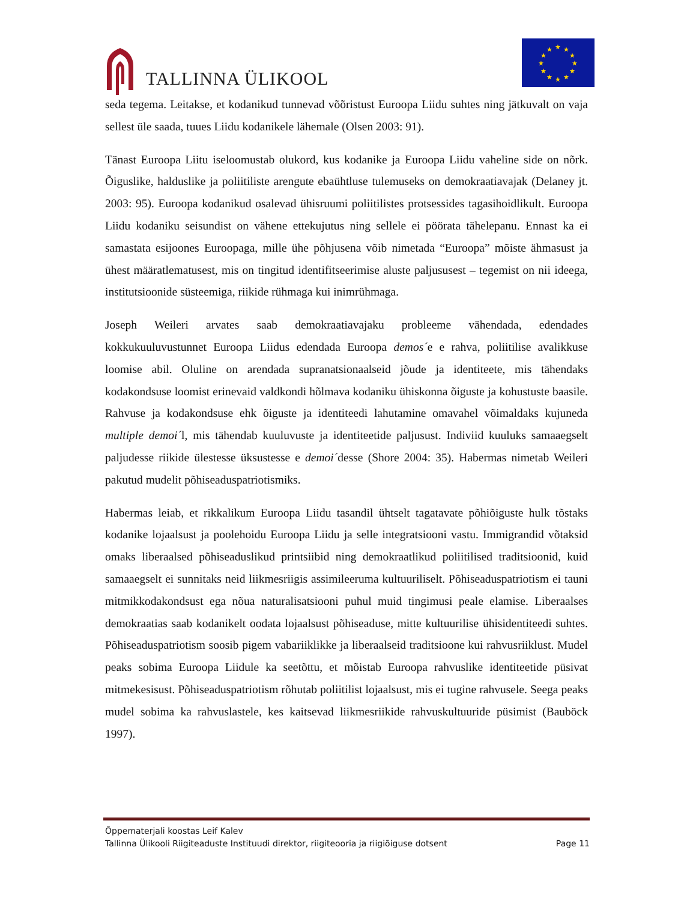TALLINNA ÜLIKOOL
★
★
★
★
★
★
★
★
★
★
★
★
seda tegema. Leitakse, et kodanikud tunnevad võõristust Euroopa Liidu suhtes ning jätkuvalt on vaja sellest üle saada, tuues Liidu kodanikele lähemale (Olsen 2003: 91).
Tänast Euroopa Liitu iseloomustab olukord, kus kodanike ja Euroopa Liidu vaheline side on nõrk. Õiguslike, halduslike ja poliitiliste arengute ebaühtluse tulemuseks on demokraatiavajak (Delaney jt. 2003: 95). Euroopa kodanikud osalevad ühisruumi poliitilistes protsessides tagasihoidlikult. Euroopa Liidu kodaniku seisundist on vähene ettekujutus ning sellele ei pöörata tähelepanu. Ennast ka ei samastata esijoones Euroopaga, mille ühe põhjusena võib nimetada “Euroopa” mõiste ähmasust ja ühest määratlematusest, mis on tingitud identifitseerimise aluste paljususest – tegemist on nii ideega, institutsioonide süsteemiga, riikide rühmaga kui inimrühmaga.
Joseph Weileri arvates saab demokraatiavajaku probleeme vähendada, edendades kokkukuuluvustunnet Euroopa Liidus edendada Euroopa demos´e e rahva, poliitilise avalikkuse loomise abil. Oluline on arendada supranatsionaalseid jõude ja identiteete, mis tähendaks kodakondsuse loomist erinevaid valdkondi hõlmava kodaniku ühiskonna õiguste ja kohustuste baasile. Rahvuse ja kodakondsuse ehk õiguste ja identiteedi lahutamine omavahel võimaldaks kujuneda multiple demoi´l, mis tähendab kuuluvuste ja identiteetide paljusust. Indiviid kuuluks samaaegselt paljudesse riikide ülestesse üksustesse e demoi´desse (Shore 2004: 35). Habermas nimetab Weileri pakutud mudelit põhiseaduspatriotismiks.
Habermas leiab, et rikkalikum Euroopa Liidu tasandil ühtselt tagatavate põhiõiguste hulk tõstaks kodanike lojaalsust ja poolehoidu Euroopa Liidu ja selle integratsiooni vastu. Immigrandid võtaksid omaks liberaalsed põhiseaduslikud printsiibid ning demokraatlikud poliitilised traditsioonid, kuid samaaegselt ei sunnitaks neid liikmesriigis assimileeruma kultuuriliselt. Põhiseaduspatriotism ei tauni mitmikkodakondsust ega nõua naturalisatsiooni puhul muid tingimusi peale elamise. Liberaalses demokraatias saab kodanikelt oodata lojaalsust põhiseaduse, mitte kultuurilise ühisidentiteedi suhtes. Põhiseaduspatriotism soosib pigem vabariiklikke ja liberaalseid traditsioone kui rahvusriiklust. Mudel peaks sobima Euroopa Liidule ka seetõttu, et mõistab Euroopa rahvuslike identiteetide püsivat mitmekesisust. Põhiseaduspatriotism rõhutab poliitilist lojaalsust, mis ei tugine rahvusele. Seega peaks mudel sobima ka rahvuslastele, kes kaitsevad liikmesriikide rahvuskultuuride püsimist (Bauböck 1997).
Õppematerjali koostas Leif Kalev
Tallinna Ülikooli Riigiteaduste Instituudi direktor, riigiteooria ja riigiõiguse dotsent Page 11